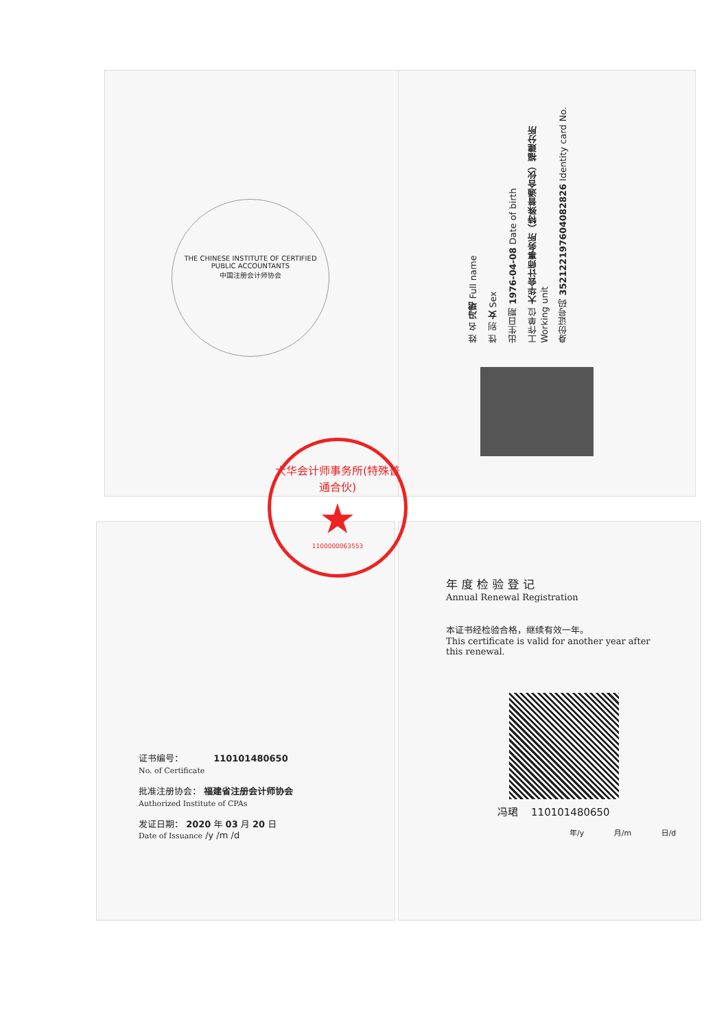THE CHINESE INSTITUTE OF CERTIFIED PUBLIC ACCOUNTANTS
中国注册会计师协会
姓 名 冯珺 Full name
性 别 女 Sex
出生日期 1976-04-08 Date of birth
工作单位 大华会计师事务所（特殊普通合伙）福建分所 Working unit
身份证号码 352122197604082826 Identity card No.
大华会计师事务所(特殊普通合伙)
★
1100000063553
证书编号： 110101480650
No. of Certificate
批准注册协会： 福建省注册会计师协会
Authorized Institute of CPAs
发证日期： 2020 年 03 月 20 日
Date of Issuance /y /m /d
年 度 检 验 登 记
Annual Renewal Registration
本证书经检验合格，继续有效一年。
This certificate is valid for another year after this renewal.
冯珺 110101480650
年/y 月/m 日/d